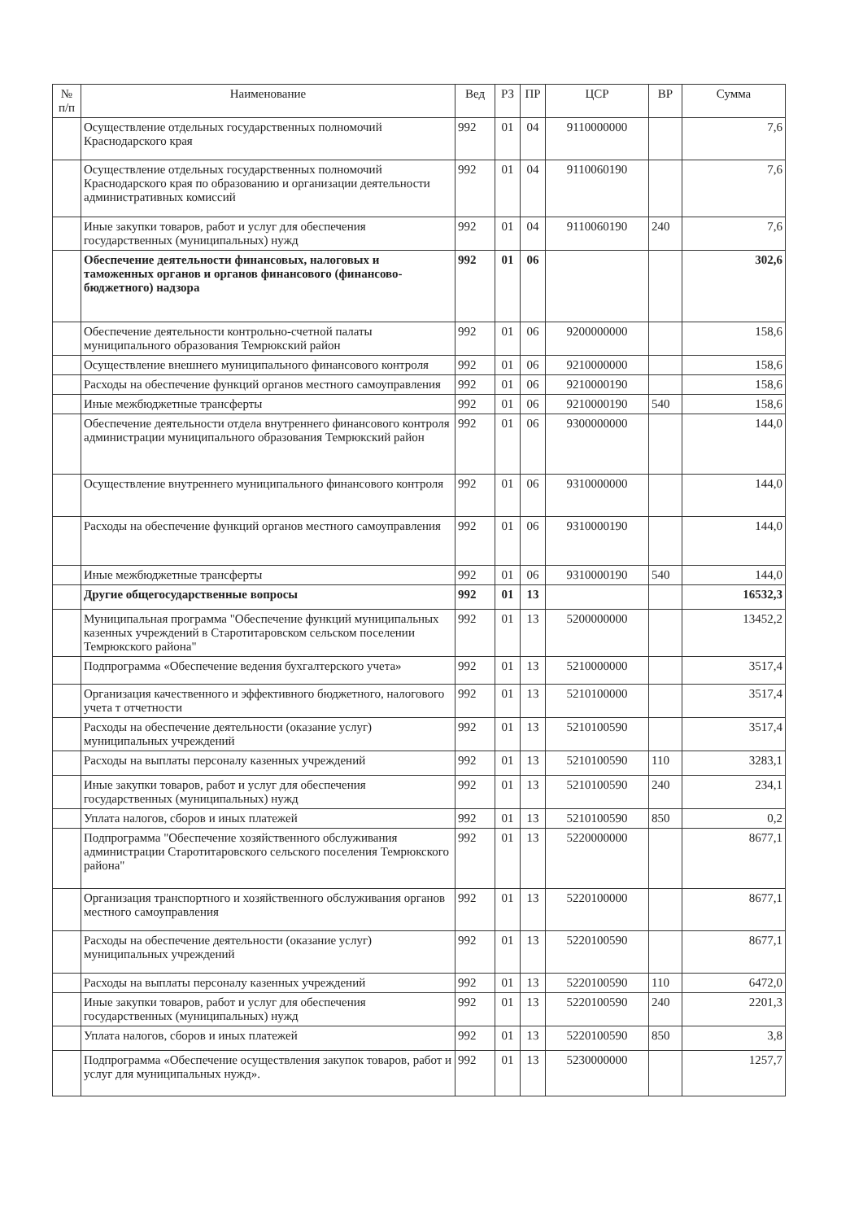| № п/п | Наименование | Вед | РЗ | ПР | ЦСР | ВР | Сумма |
| --- | --- | --- | --- | --- | --- | --- | --- |
| | Осуществление отдельных государственных полномочий Краснодарского края | 992 | 01 | 04 | 9110000000 | | 7,6 |
| | Осуществление отдельных государственных полномочий Краснодарского края по образованию и организации деятельности административных комиссий | 992 | 01 | 04 | 9110060190 | | 7,6 |
| | Иные закупки товаров, работ и услуг для обеспечения государственных (муниципальных) нужд | 992 | 01 | 04 | 9110060190 | 240 | 7,6 |
| | Обеспечение деятельности финансовых, налоговых и таможенных органов и органов финансового (финансово-бюджетного) надзора | 992 | 01 | 06 | | | 302,6 |
| | Обеспечение деятельности контрольно-счетной палаты муниципального образования Темрюкский район | 992 | 01 | 06 | 9200000000 | | 158,6 |
| | Осуществление внешнего муниципального финансового контроля | 992 | 01 | 06 | 9210000000 | | 158,6 |
| | Расходы на обеспечение функций органов местного самоуправления | 992 | 01 | 06 | 9210000190 | | 158,6 |
| | Иные межбюджетные трансферты | 992 | 01 | 06 | 9210000190 | 540 | 158,6 |
| | Обеспечение деятельности отдела внутреннего финансового контроля администрации муниципального образования Темрюкский район | 992 | 01 | 06 | 9300000000 | | 144,0 |
| | Осуществление внутреннего муниципального финансового контроля | 992 | 01 | 06 | 9310000000 | | 144,0 |
| | Расходы на обеспечение функций органов местного самоуправления | 992 | 01 | 06 | 9310000190 | | 144,0 |
| | Иные межбюджетные трансферты | 992 | 01 | 06 | 9310000190 | 540 | 144,0 |
| | Другие общегосударственные вопросы | 992 | 01 | 13 | | | 16532,3 |
| | Муниципальная программа "Обеспечение функций муниципальных казенных учреждений в Старотитаровском сельском поселении Темрюкского района" | 992 | 01 | 13 | 5200000000 | | 13452,2 |
| | Подпрограмма «Обеспечение ведения бухгалтерского учета» | 992 | 01 | 13 | 5210000000 | | 3517,4 |
| | Организация качественного и эффективного бюджетного, налогового учета т отчетности | 992 | 01 | 13 | 5210100000 | | 3517,4 |
| | Расходы на обеспечение деятельности (оказание услуг) муниципальных учреждений | 992 | 01 | 13 | 5210100590 | | 3517,4 |
| | Расходы на выплаты персоналу казенных учреждений | 992 | 01 | 13 | 5210100590 | 110 | 3283,1 |
| | Иные закупки товаров, работ и услуг для обеспечения государственных (муниципальных) нужд | 992 | 01 | 13 | 5210100590 | 240 | 234,1 |
| | Уплата налогов, сборов и иных платежей | 992 | 01 | 13 | 5210100590 | 850 | 0,2 |
| | Подпрограмма "Обеспечение хозяйственного обслуживания администрации Старотитаровского сельского поселения Темрюкского района" | 992 | 01 | 13 | 5220000000 | | 8677,1 |
| | Организация транспортного и хозяйственного обслуживания органов местного самоуправления | 992 | 01 | 13 | 5220100000 | | 8677,1 |
| | Расходы на обеспечение деятельности (оказание услуг) муниципальных учреждений | 992 | 01 | 13 | 5220100590 | | 8677,1 |
| | Расходы на выплаты персоналу казенных учреждений | 992 | 01 | 13 | 5220100590 | 110 | 6472,0 |
| | Иные закупки товаров, работ и услуг для обеспечения государственных (муниципальных) нужд | 992 | 01 | 13 | 5220100590 | 240 | 2201,3 |
| | Уплата налогов, сборов и иных платежей | 992 | 01 | 13 | 5220100590 | 850 | 3,8 |
| | Подпрограмма «Обеспечение осуществления закупок товаров, работ и услуг для муниципальных нужд». | 992 | 01 | 13 | 5230000000 | | 1257,7 |